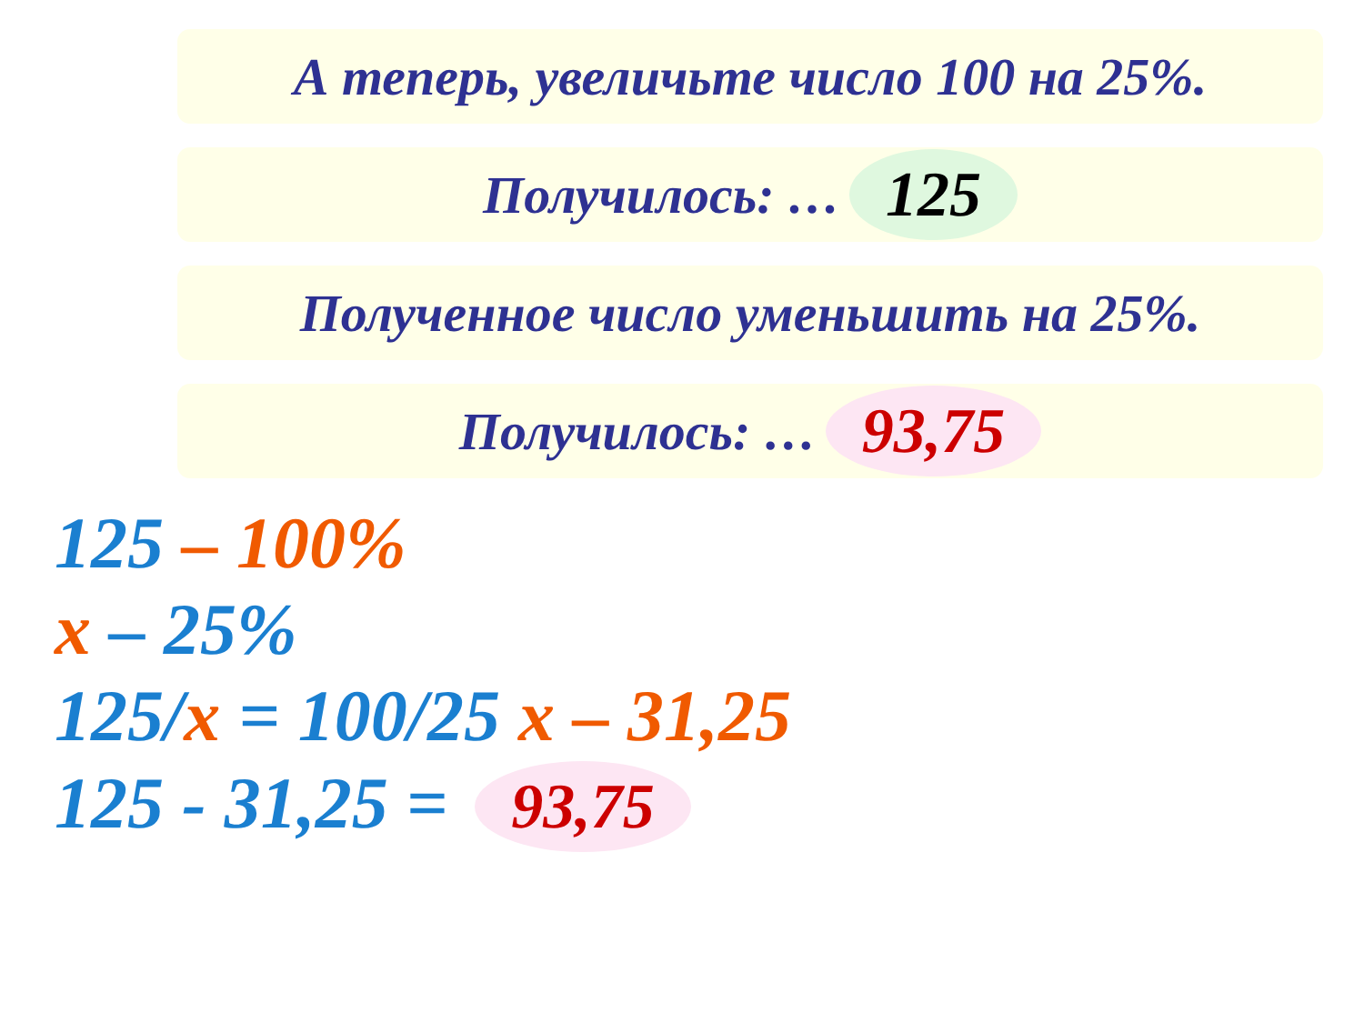А теперь, увеличьте число 100 на 25%.
Получилось: … 125
Полученное число уменьшить на 25%.
Получилось: … 93,75
125 – 100%
x – 25%
125/x = 100/25 x – 31,25
125 - 31,25 = 93,75